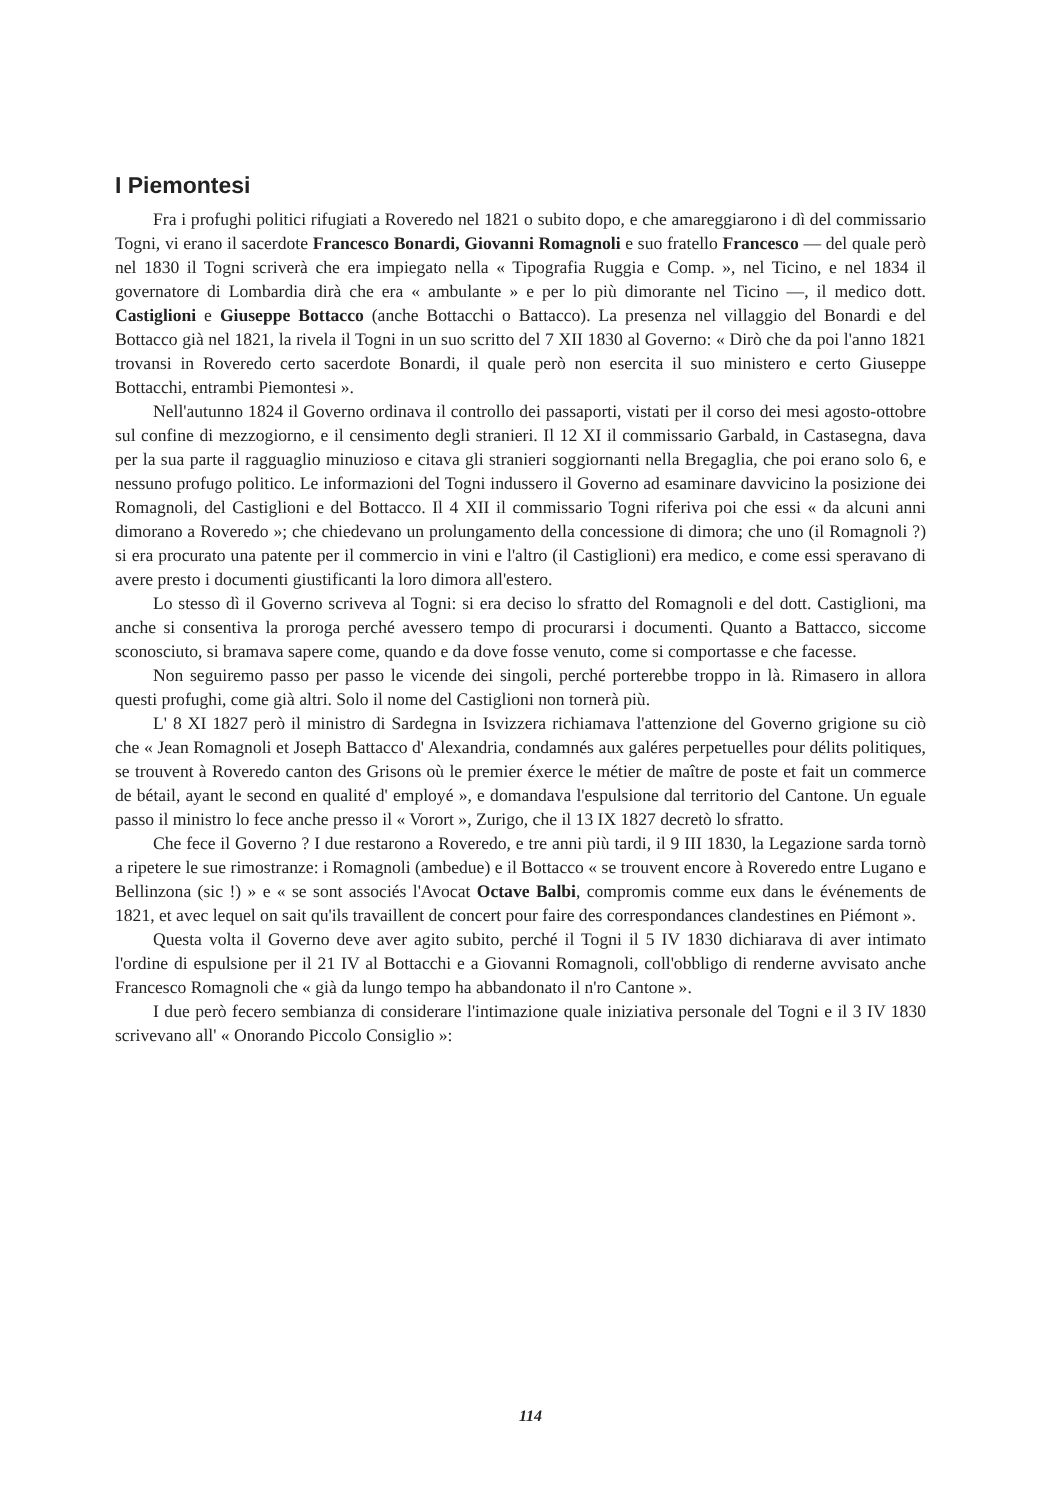I Piemontesi
Fra i profughi politici rifugiati a Roveredo nel 1821 o subito dopo, e che amareggiarono i dì del commissario Togni, vi erano il sacerdote Francesco Bonardi, Giovanni Romagnoli e suo fratello Francesco — del quale però nel 1830 il Togni scriverà che era impiegato nella « Tipografia Ruggia e Comp. », nel Ticino, e nel 1834 il governatore di Lombardia dirà che era « ambulante » e per lo più dimorante nel Ticino —, il medico dott. Castiglioni e Giuseppe Bottacco (anche Bottacchi o Battacco). La presenza nel villaggio del Bonardi e del Bottacco già nel 1821, la rivela il Togni in un suo scritto del 7 XII 1830 al Governo: « Dirò che da poi l'anno 1821 trovansi in Roveredo certo sacerdote Bonardi, il quale però non esercita il suo ministero e certo Giuseppe Bottacchi, entrambi Piemontesi ».
Nell'autunno 1824 il Governo ordinava il controllo dei passaporti, vistati per il corso dei mesi agosto-ottobre sul confine di mezzogiorno, e il censimento degli stranieri. Il 12 XI il commissario Garbald, in Castasegna, dava per la sua parte il ragguaglio minuzioso e citava gli stranieri soggiornanti nella Bregaglia, che poi erano solo 6, e nessuno profugo politico. Le informazioni del Togni indussero il Governo ad esaminare davvicino la posizione dei Romagnoli, del Castiglioni e del Bottacco. Il 4 XII il commissario Togni riferiva poi che essi « da alcuni anni dimorano a Roveredo »; che chiedevano un prolungamento della concessione di dimora; che uno (il Romagnoli ?) si era procurato una patente per il commercio in vini e l'altro (il Castiglioni) era medico, e come essi speravano di avere presto i documenti giustificanti la loro dimora all'estero.
Lo stesso dì il Governo scriveva al Togni: si era deciso lo sfratto del Romagnoli e del dott. Castiglioni, ma anche si consentiva la proroga perché avessero tempo di procurarsi i documenti. Quanto a Battacco, siccome sconosciuto, si bramava sapere come, quando e da dove fosse venuto, come si comportasse e che facesse.
Non seguiremo passo per passo le vicende dei singoli, perché porterebbe troppo in là. Rimasero in allora questi profughi, come già altri. Solo il nome del Castiglioni non tornerà più.
L' 8 XI 1827 però il ministro di Sardegna in Isvizzera richiamava l'attenzione del Governo grigione su ciò che « Jean Romagnoli et Joseph Battacco d' Alexandria, condamnés aux galéres perpetuelles pour délits politiques, se trouvent à Roveredo canton des Grisons où le premier éxerce le métier de maître de poste et fait un commerce de bétail, ayant le second en qualité d' employé », e domandava l'espulsione dal territorio del Cantone. Un eguale passo il ministro lo fece anche presso il « Vorort », Zurigo, che il 13 IX 1827 decretò lo sfratto.
Che fece il Governo ? I due restarono a Roveredo, e tre anni più tardi, il 9 III 1830, la Legazione sarda tornò a ripetere le sue rimostranze: i Romagnoli (ambedue) e il Bottacco « se trouvent encore à Roveredo entre Lugano e Bellinzona (sic !) » e « se sont associés l'Avocat Octave Balbi, compromis comme eux dans le événements de 1821, et avec lequel on sait qu'ils travaillent de concert pour faire des correspondances clandestines en Piémont ».
Questa volta il Governo deve aver agito subito, perché il Togni il 5 IV 1830 dichiarava di aver intimato l'ordine di espulsione per il 21 IV al Bottacchi e a Giovanni Romagnoli, coll'obbligo di renderne avvisato anche Francesco Romagnoli che « già da lungo tempo ha abbandonato il n'ro Cantone ».
I due però fecero sembianza di considerare l'intimazione quale iniziativa personale del Togni e il 3 IV 1830 scrivevano all' « Onorando Piccolo Consiglio »:
114